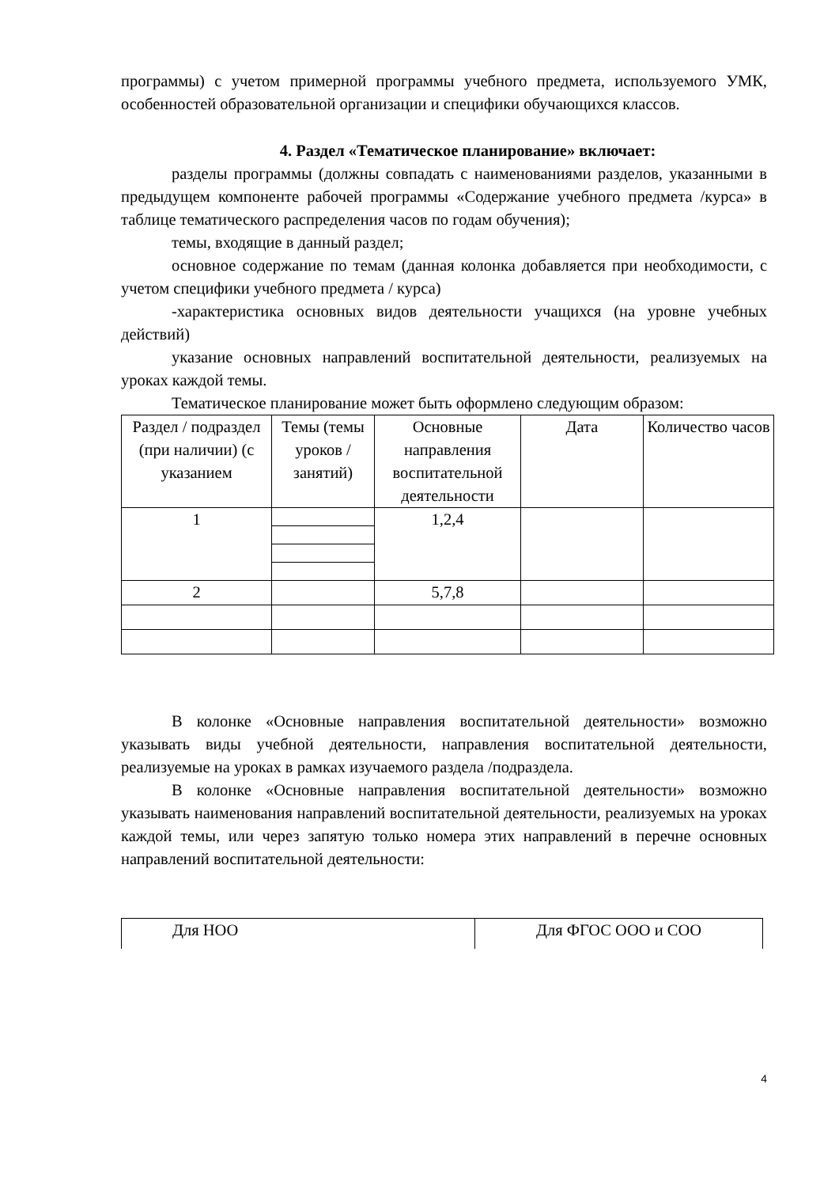программы) с учетом примерной программы учебного предмета, используемого УМК, особенностей образовательной организации и специфики обучающихся классов.
4. Раздел «Тематическое планирование» включает:
разделы программы (должны совпадать с наименованиями разделов, указанными в предыдущем компоненте рабочей программы «Содержание учебного предмета /курса» в таблице тематического распределения часов по годам обучения);
темы, входящие в данный раздел;
основное содержание по темам (данная колонка добавляется при необходимости, с учетом специфики учебного предмета / курса)
-характеристика основных видов деятельности учащихся (на уровне учебных действий)
указание основных направлений воспитательной деятельности, реализуемых на уроках каждой темы.
Тематическое планирование может быть оформлено следующим образом:
| Раздел / подраздел (при наличии) (с указанием | Темы (темы уроков / занятий) | Основные направления воспитательной деятельности | Дата | Количество часов |
| 1 | | 1,2,4 | | |
| 2 | | 5,7,8 | | |
В колонке «Основные направления воспитательной деятельности» возможно указывать виды учебной деятельности, направления воспитательной деятельности, реализуемые на уроках в рамках изучаемого раздела /подраздела.
В колонке «Основные направления воспитательной деятельности» возможно указывать наименования направлений воспитательной деятельности, реализуемых на уроках каждой темы, или через запятую только номера этих направлений в перечне основных направлений воспитательной деятельности:
| Для НОО | Для ФГОС ООО и СОО |
4